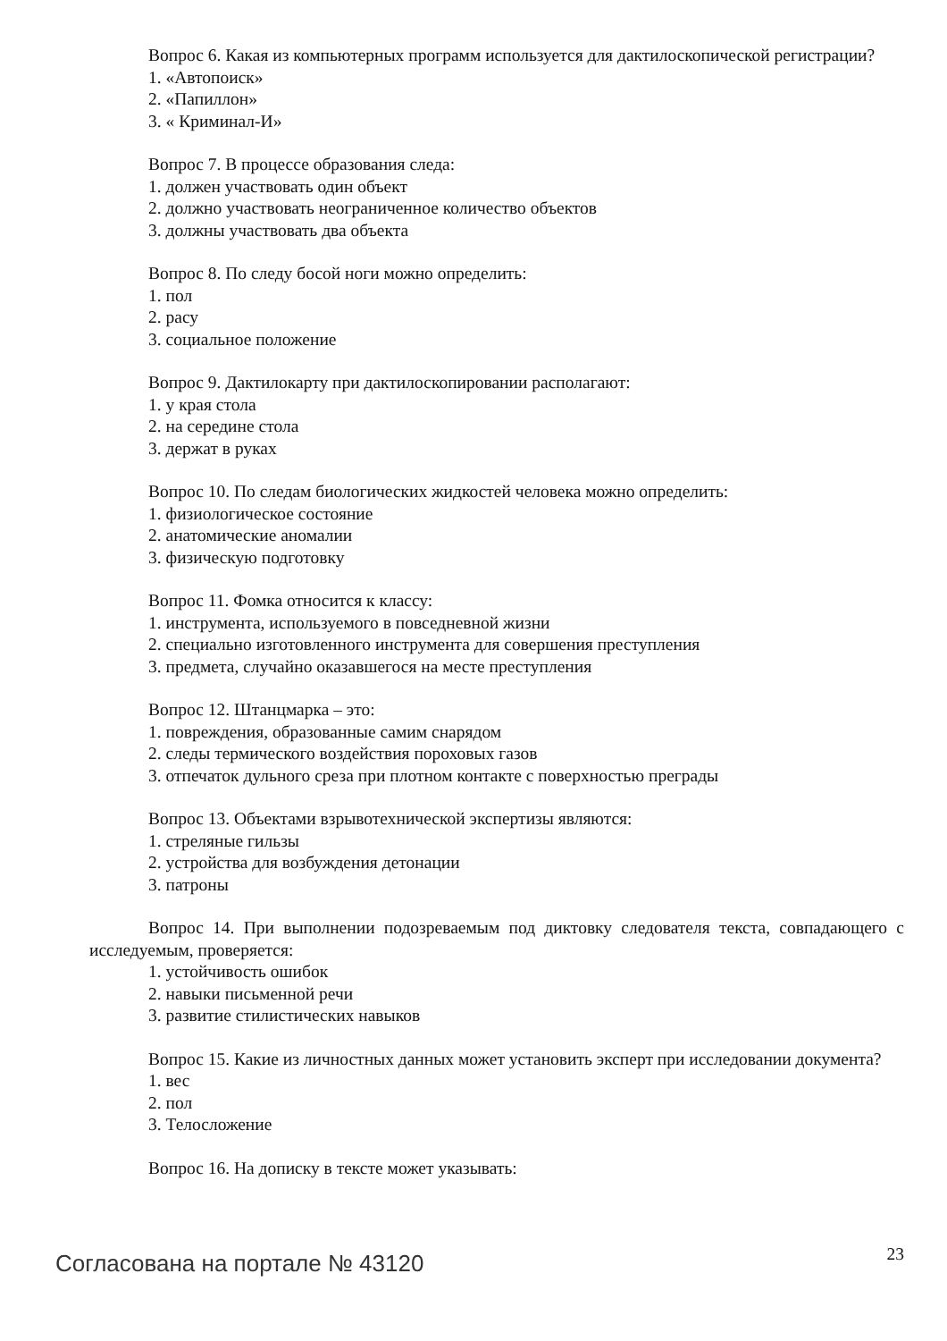Вопрос 6. Какая из компьютерных программ используется для дактилоскопической регистрации?
1. «Автопоиск»
2. «Папиллон»
3. « Криминал-И»
Вопрос 7. В процессе образования следа:
1. должен участвовать один объект
2. должно участвовать неограниченное количество объектов
3. должны участвовать два объекта
Вопрос 8. По следу босой ноги можно определить:
1. пол
2. расу
3. социальное положение
Вопрос 9. Дактилокарту при дактилоскопировании располагают:
1. у края стола
2. на середине стола
3. держат в руках
Вопрос 10. По следам биологических жидкостей человека можно определить:
1. физиологическое состояние
2. анатомические аномалии
3. физическую подготовку
Вопрос 11. Фомка относится к классу:
1. инструмента, используемого в повседневной жизни
2. специально изготовленного инструмента для совершения преступления
3. предмета, случайно оказавшегося на месте преступления
Вопрос 12. Штанцмарка – это:
1. повреждения, образованные самим снарядом
2. следы термического воздействия пороховых газов
3. отпечаток дульного среза при плотном контакте с поверхностью преграды
Вопрос 13. Объектами взрывотехнической экспертизы являются:
1. стреляные гильзы
2. устройства для возбуждения детонации
3. патроны
Вопрос 14. При выполнении подозреваемым под диктовку следователя текста, совпадающего с исследуемым, проверяется:
1. устойчивость ошибок
2. навыки письменной речи
3. развитие стилистических навыков
Вопрос 15. Какие из личностных данных может установить эксперт при исследовании документа?
1. вес
2. пол
3. Телосложение
Вопрос 16. На дописку в тексте может указывать:
Согласована на портале № 43120 23